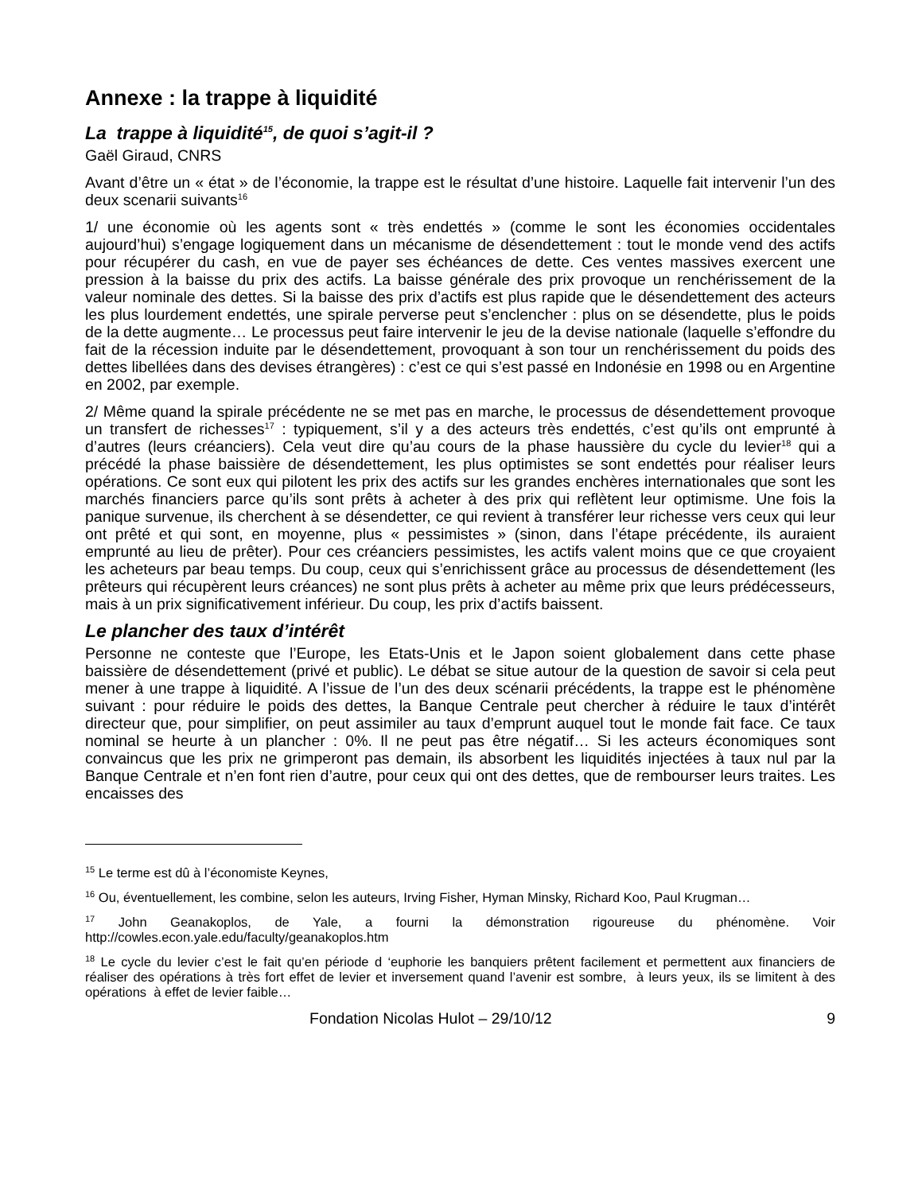Annexe : la trappe à liquidité
La trappe à liquidité<sup>15</sup>, de quoi s’agit-il ?
Gaël Giraud, CNRS
Avant d’être un « état » de l’économie, la trappe est le résultat d’une histoire. Laquelle fait intervenir l’un des deux scenarii suivants<sup>16</sup>
1/ une économie où les agents sont « très endettés » (comme le sont les économies occidentales aujourd’hui) s’engage logiquement dans un mécanisme de désendettement : tout le monde vend des actifs pour récupérer du cash, en vue de payer ses échéances de dette. Ces ventes massives exercent une pression à la baisse du prix des actifs. La baisse générale des prix provoque un renchérissement de la valeur nominale des dettes. Si la baisse des prix d’actifs est plus rapide que le désendettement des acteurs les plus lourdement endettés, une spirale perverse peut s’enclencher : plus on se désendette, plus le poids de la dette augmente… Le processus peut faire intervenir le jeu de la devise nationale (laquelle s’effondre du fait de la récession induite par le désendettement, provoquant à son tour un renchérissement du poids des dettes libellées dans des devises étrangères) : c’est ce qui s’est passé en Indonésie en 1998 ou en Argentine en 2002, par exemple.
2/ Même quand la spirale précédente ne se met pas en marche, le processus de désendettement provoque un transfert de richesses<sup>17</sup> : typiquement, s’il y a des acteurs très endettés, c’est qu’ils ont emprunté à d’autres (leurs créanciers). Cela veut dire qu’au cours de la phase haussière du cycle du levier<sup>18</sup> qui a précédé la phase baissière de désendettement, les plus optimistes se sont endettés pour réaliser leurs opérations. Ce sont eux qui pilotent les prix des actifs sur les grandes enchères internationales que sont les marchés financiers parce qu’ils sont prêts à acheter à des prix qui reflètent leur optimisme. Une fois la panique survenue, ils cherchent à se désendetter, ce qui revient à transférer leur richesse vers ceux qui leur ont prêté et qui sont, en moyenne, plus « pessimistes » (sinon, dans l’étape précédente, ils auraient emprunté au lieu de prêter). Pour ces créanciers pessimistes, les actifs valent moins que ce que croyaient les acheteurs par beau temps. Du coup, ceux qui s’enrichissent grâce au processus de désendettement (les prêteurs qui récupèrent leurs créances) ne sont plus prêts à acheter au même prix que leurs prédécesseurs, mais à un prix significativement inférieur. Du coup, les prix d’actifs baissent.
Le plancher des taux d’intérêt
Personne ne conteste que l’Europe, les Etats-Unis et le Japon soient globalement dans cette phase baissière de désendettement (privé et public). Le débat se situe autour de la question de savoir si cela peut mener à une trappe à liquidité. A l’issue de l’un des deux scénarii précédents, la trappe est le phénomène suivant : pour réduire le poids des dettes, la Banque Centrale peut chercher à réduire le taux d’intérêt directeur que, pour simplifier, on peut assimiler au taux d’emprunt auquel tout le monde fait face. Ce taux nominal se heurte à un plancher : 0%. Il ne peut pas être négatif… Si les acteurs économiques sont convaincus que les prix ne grimperont pas demain, ils absorbent les liquidités injectées à taux nul par la Banque Centrale et n’en font rien d’autre, pour ceux qui ont des dettes, que de rembourser leurs traites. Les encaisses des
<sup>15</sup> Le terme est dû à l’économiste Keynes,
<sup>16</sup> Ou, éventuellement, les combine, selon les auteurs, Irving Fisher, Hyman Minsky, Richard Koo, Paul Krugman…
<sup>17</sup> John Geanakoplos, de Yale, a fourni la démonstration rigoureuse du phénomène. Voir http://cowles.econ.yale.edu/faculty/geanakoplos.htm
<sup>18</sup> Le cycle du levier c’est le fait qu’en période d ‘euphorie les banquiers prêtent facilement et permettent aux financiers de réaliser des opérations à très fort effet de levier et inversement quand l’avenir est sombre, à leurs yeux, ils se limitent à des opérations à effet de levier faible…
Fondation Nicolas Hulot – 29/10/12 9